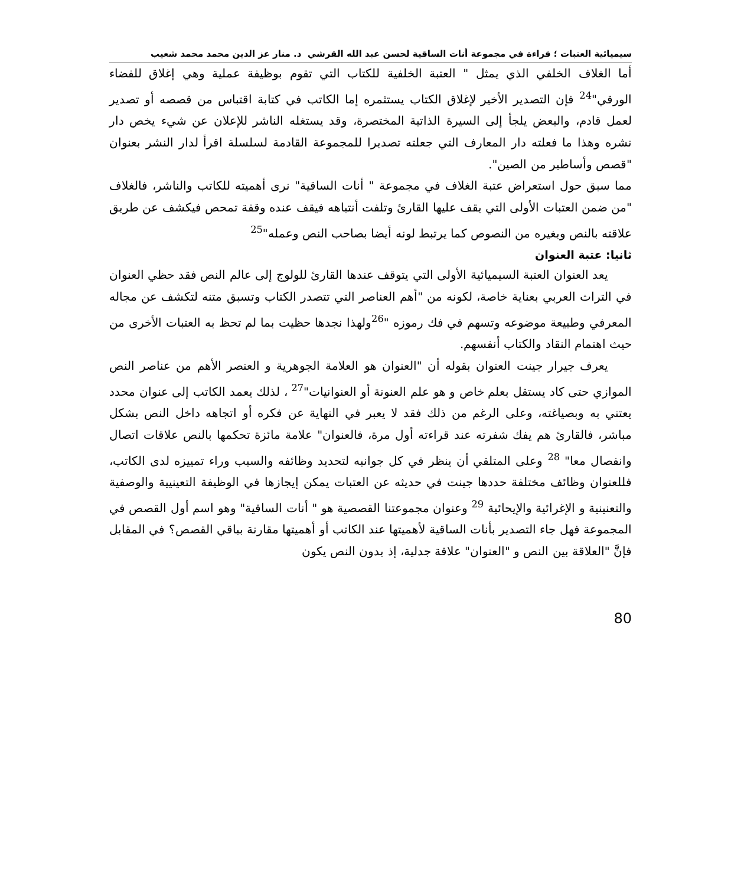سيميائية العتبات ؛ قراءة في مجموعة أنات الساقية لحسن عبد الله القرشي د. منار عز الدين محمد محمد شعيب
أما الغلاف الخلفي الذي يمثل " العتبة الخلفية للكتاب التي تقوم بوظيفة عملية وهي إغلاق للفضاء الورقي"<sup>24</sup> فإن التصدير الأخير لإغلاق الكتاب يستثمره إما الكاتب في كتابة اقتباس من قصصه أو تصدير لعمل قادم، والبعض يلجأ إلى السيرة الذاتية المختصرة، وقد يستغله الناشر للإعلان عن شيء يخص دار نشره وهذا ما فعلته دار المعارف التي جعلته تصديرا للمجموعة القادمة لسلسلة اقرأ لدار النشر بعنوان "قصص وأساطير من الصين".
مما سبق حول استعراض عتبة الغلاف في مجموعة " أنات الساقية" نرى أهميته للكاتب والناشر، فالغلاف "من ضمن العتبات الأولى التي يقف عليها القارئ وتلفت أنتباهه فيقف عنده وقفة تمحص فيكشف عن طريق علاقته بالنص وبغيره من النصوص كما يرتبط لونه أيضا بصاحب النص وعمله"<sup>25</sup>
ثانيا: عتبة العنوان
يعد العنوان العتبة السيميائية الأولى التي يتوقف عندها القارئ للولوج إلى عالم النص فقد حظي العنوان في التراث العربي بعناية خاصة، لكونه من "أهم العناصر التي تتصدر الكتاب وتسبق متنه لتكشف عن مجاله المعرفي وطبيعة موضوعه وتسهم في فك رموزه "<sup>26</sup>ولهذا نجدها حظيت بما لم تحظ به العتبات الأخرى من حيث اهتمام النقاد والكتاب أنفسهم.
يعرف جيرار جينت العنوان بقوله أن "العنوان هو العلامة الجوهرية و العنصر الأهم من عناصر النص الموازي حتى كاد يستقل بعلم خاص و هو علم العنونة أو العنوانيات"<sup>27</sup> ، لذلك يعمد الكاتب إلى عنوان محدد يعتني به وبصياغته، وعلى الرغم من ذلك فقد لا يعبر في النهاية عن فكره أو اتجاهه داخل النص بشكل مباشر، فالقارئ هم يفك شفرته عند قراءته أول مرة، فالعنوان" علامة مائزة تحكمها بالنص علاقات اتصال وانفصال معا" <sup>28</sup> وعلى المتلقي أن ينظر في كل جوانبه لتحديد وظائفه والسبب وراء تمييزه لدى الكاتب، فللعنوان وظائف مختلفة حددها جينت في حديثه عن العتبات يمكن إيجازها في الوظيفة التعينيية والوصفية والتعنينية و الإغرائية والإيحائية <sup>29</sup> وعنوان مجموعتنا القصصية هو " أنات الساقية" وهو اسم أول القصص في المجموعة فهل جاء التصدير بأنات الساقية لأهميتها عند الكاتب أو أهميتها مقارنة بباقي القصص؟ في المقابل فإنَّ "العلاقة بين النص و "العنوان" علاقة جدلية، إذ بدون النص يكون
80